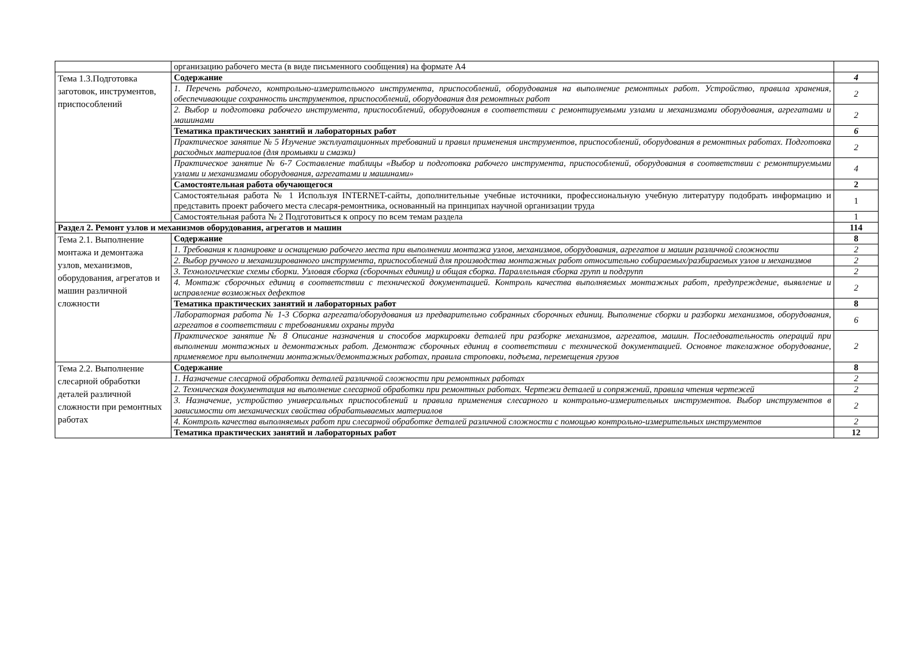| | организацию рабочего места (в виде письменного сообщения) на формате А4 | |
| Тема 1.3.Подготовка заготовок, инструментов, приспособлений | Содержание | 4 |
| | 1. Перечень рабочего, контрольно-измерительного инструмента, приспособлений, оборудования на выполнение ремонтных работ. Устройство, правила хранения, обеспечивающие сохранность инструментов, приспособлений, оборудования для ремонтных работ | 2 |
| | 2. Выбор и подготовка рабочего инструмента, приспособлений, оборудования в соответствии с ремонтируемыми узлами и механизмами оборудования, агрегатами и машинами | 2 |
| | Тематика практических занятий и лабораторных работ | 6 |
| | Практическое занятие № 5 Изучение эксплуатационных требований и правил применения инструментов, приспособлений, оборудования в ремонтных работах. Подготовка расходных материалов (для промывки и смазки) | 2 |
| | Практическое занятие № 6-7 Составление таблицы «Выбор и подготовка рабочего инструмента, приспособлений, оборудования в соответствии с ремонтируемыми узлами и механизмами оборудования, агрегатами и машинами» | 4 |
| | Самостоятельная работа обучающегося | 2 |
| | Самостоятельная работа № 1 Используя INTERNET-сайты, дополнительные учебные источники, профессиональную учебную литературу подобрать информацию и представить проект рабочего места слесаря-ремонтника, основанный на принципах научной организации труда | 1 |
| | Самостоятельная работа № 2 Подготовиться к опросу по всем темам раздела | 1 |
| Раздел 2. Ремонт узлов и механизмов оборудования, агрегатов и машин | | 114 |
| Тема 2.1. Выполнение монтажа и демонтажа узлов, механизмов, оборудования, агрегатов и машин различной сложности | Содержание | 8 |
| | 1. Требования к планировке и оснащению рабочего места при выполнении монтажа узлов, механизмов, оборудования, агрегатов и машин различной сложности | 2 |
| | 2. Выбор ручного и механизированного инструмента, приспособлений для производства монтажных работ относительно собираемых/разбираемых узлов и механизмов | 2 |
| | 3. Технологические схемы сборки. Узловая сборка (сборочных единиц) и общая сборка. Параллельная сборка групп и подгрупп | 2 |
| | 4. Монтаж сборочных единиц в соответствии с технической документацией. Контроль качества выполняемых монтажных работ, предупреждение, выявление и исправление возможных дефектов | 2 |
| | Тематика практических занятий и лабораторных работ | 8 |
| | Лабораторная работа № 1-3 Сборка агрегата/оборудования из предварительно собранных сборочных единиц. Выполнение сборки и разборки механизмов, оборудования, агрегатов в соответствии с требованиями охраны труда | 6 |
| | Практическое занятие № 8 Описание назначения и способов маркировки деталей при разборке механизмов, агрегатов, машин. Последовательность операций при выполнении монтажных и демонтажных работ. Демонтаж сборочных единиц в соответствии с технической документацией. Основное такелажное оборудование, применяемое при выполнении монтажных/демонтажных работах, правила строповки, подъема, перемещения грузов | 2 |
| Тема 2.2. Выполнение слесарной обработки деталей различной сложности при ремонтных работах | Содержание | 8 |
| | 1. Назначение слесарной обработки деталей различной сложности при ремонтных работах | 2 |
| | 2. Техническая документация на выполнение слесарной обработки при ремонтных работах. Чертежи деталей и сопряжений, правила чтения чертежей | 2 |
| | 3. Назначение, устройство универсальных приспособлений и правила применения слесарного и контрольно-измерительных инструментов. Выбор инструментов в зависимости от механических свойства обрабатываемых материалов | 2 |
| | 4. Контроль качества выполняемых работ при слесарной обработке деталей различной сложности с помощью контрольно-измерительных инструментов | 2 |
| | Тематика практических занятий и лабораторных работ | 12 |